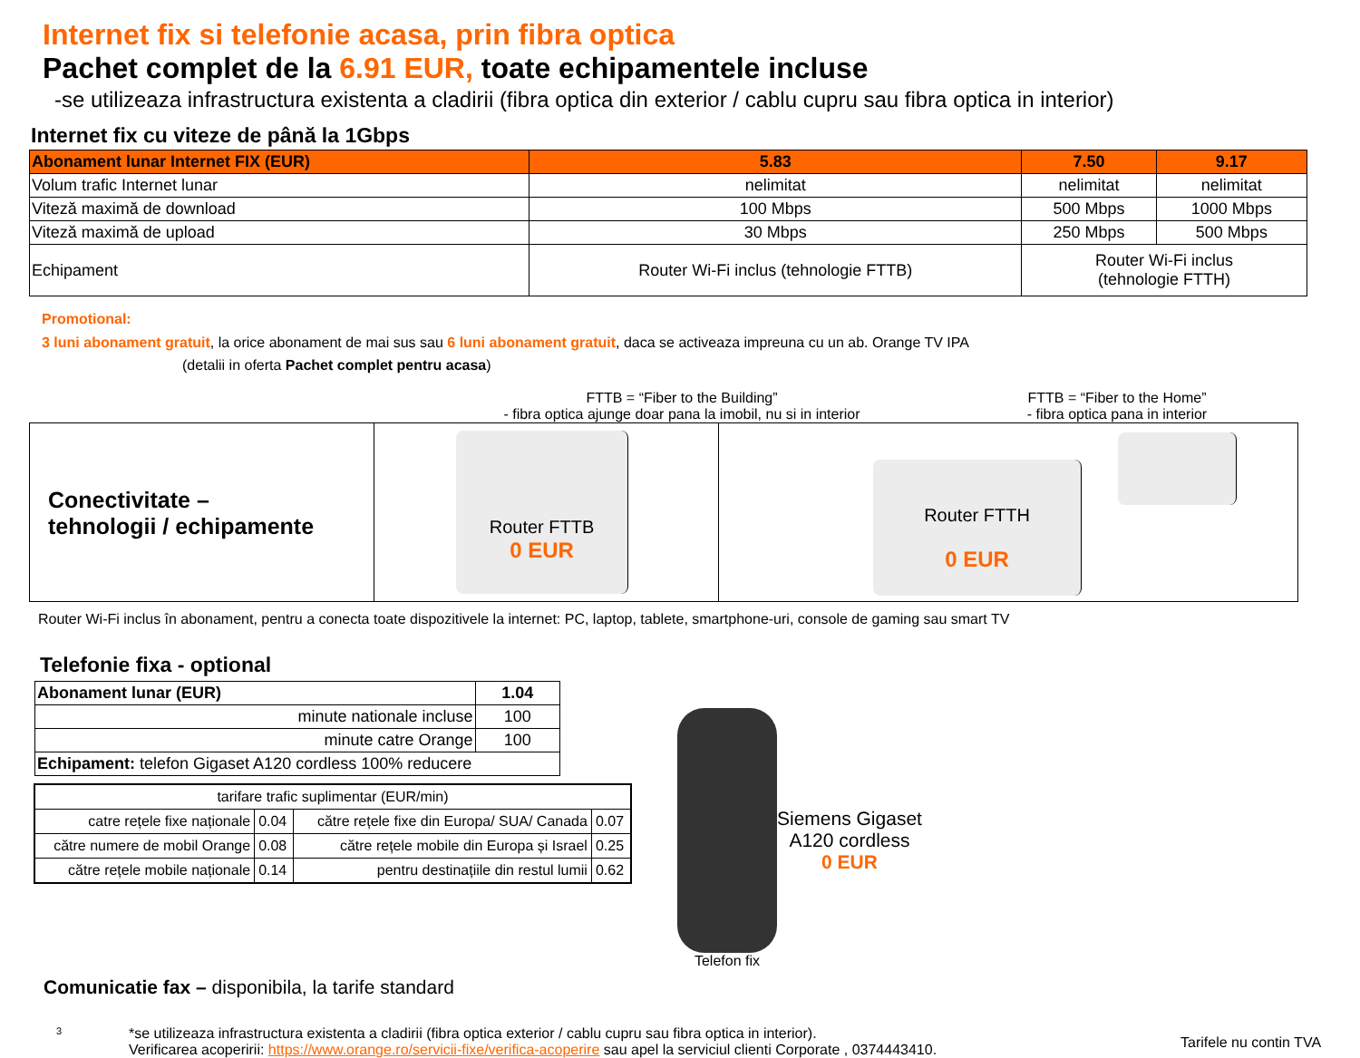Internet fix si telefonie acasa, prin fibra optica
Pachet complet de la 6.91 EUR, toate echipamentele incluse
-se utilizeaza infrastructura existenta a cladirii (fibra optica din exterior / cablu cupru sau fibra optica in interior)
Internet fix cu viteze de până la 1Gbps
| Abonament lunar Internet FIX (EUR) | 5.83 | 7.50 | 9.17 |
| Volum trafic Internet lunar | nelimitat | nelimitat | nelimitat |
| Viteză maximă de download | 100 Mbps | 500 Mbps | 1000 Mbps |
| Viteză maximă de upload | 30 Mbps | 250 Mbps | 500 Mbps |
| Echipament | Router Wi-Fi inclus (tehnologie FTTB) | Router Wi-Fi inclus (tehnologie FTTH) | |
Promotional:
3 luni abonament gratuit, la orice abonament de mai sus sau 6 luni abonament gratuit, daca se activeaza impreuna cu un ab. Orange TV IPA
(detalii in oferta Pachet complet pentru acasa)
FTTB = “Fiber to the Building”
- fibra optica ajunge doar pana la imobil, nu si in interior
FTTB = “Fiber to the Home”
- fibra optica pana in interior
Conectivitate –
tehnologii / echipamente
Router FTTB
0 EUR
Router FTTH
0 EUR
Router Wi-Fi inclus în abonament, pentru a conecta toate dispozitivele la internet: PC, laptop, tablete, smartphone-uri, console de gaming sau smart TV
Telefonie fixa - optional
| Abonament lunar (EUR) | 1.04 |
| minute nationale incluse | 100 |
| minute catre Orange | 100 |
| Echipament: telefon Gigaset A120 cordless 100% reducere | |
| tarifare trafic suplimentar (EUR/min) | | | |
| catre rețele fixe naționale | 0.04 | către rețele fixe din Europa/ SUA/ Canada | 0.07 |
| către numere de mobil Orange | 0.08 | către rețele mobile din Europa și Israel | 0.25 |
| către rețele mobile naționale | 0.14 | pentru destinațiile din restul lumii | 0.62 |
Telefon fix
Siemens Gigaset
A120 cordless
0 EUR
Comunicatie fax – disponibila, la tarife standard
3
*se utilizeaza infrastructura existenta a cladirii (fibra optica exterior / cablu cupru sau fibra optica in interior).
Verificarea acoperirii: https://www.orange.ro/servicii-fixe/verifica-acoperire sau apel la serviciul clienti Corporate , 0374443410.
Tarifele nu contin TVA